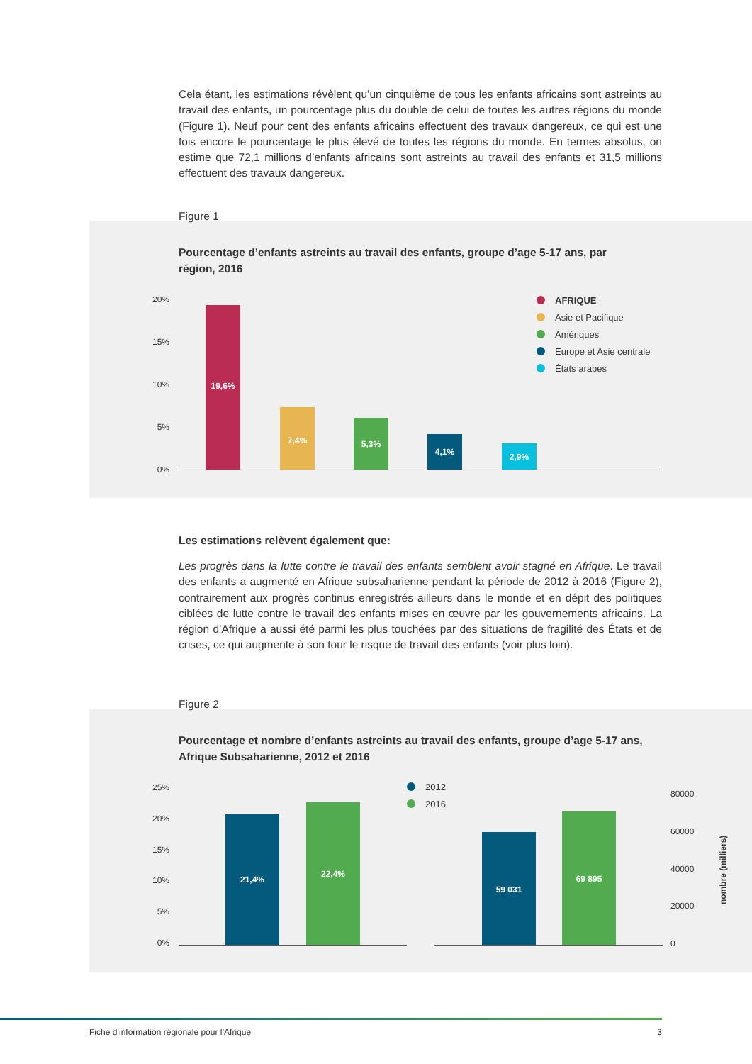Cela étant, les estimations révèlent qu’un cinquième de tous les enfants africains sont astreints au travail des enfants, un pourcentage plus du double de celui de toutes les autres régions du monde (Figure 1). Neuf pour cent des enfants africains effectuent des travaux dangereux, ce qui est une fois encore le pourcentage le plus élevé de toutes les régions du monde. En termes absolus, on estime que 72,1 millions d’enfants africains sont astreints au travail des enfants et 31,5 millions effectuent des travaux dangereux.
Figure 1
Pourcentage d’enfants astreints au travail des enfants, groupe d’age 5-17 ans, par région, 2016
20%
15%
10%
5%
0%
19,6%
7,4%
5,3%
4,1%
2,9%
AFRIQUE
Asie et Pacifique
Amériques
Europe et Asie centrale
États arabes
Les estimations relèvent également que:
Les progrès dans la lutte contre le travail des enfants semblent avoir stagné en Afrique. Le travail des enfants a augmenté en Afrique subsaharienne pendant la période de 2012 à 2016 (Figure 2), contrairement aux progrès continus enregistrés ailleurs dans le monde et en dépit des politiques ciblées de lutte contre le travail des enfants mises en œuvre par les gouvernements africains. La région d’Afrique a aussi été parmi les plus touchées par des situations de fragilité des États et de crises, ce qui augmente à son tour le risque de travail des enfants (voir plus loin).
Figure 2
Pourcentage et nombre d’enfants astreints au travail des enfants, groupe d’age 5-17 ans, Afrique Subsaharienne, 2012 et 2016
25%
20%
15%
10%
5%
0%
21,4%
22,4%
59 031
69 895
2012
2016
80000
60000
40000
20000
0
nombre (milliers)
Fiche d’information régionale pour l’Afrique 3